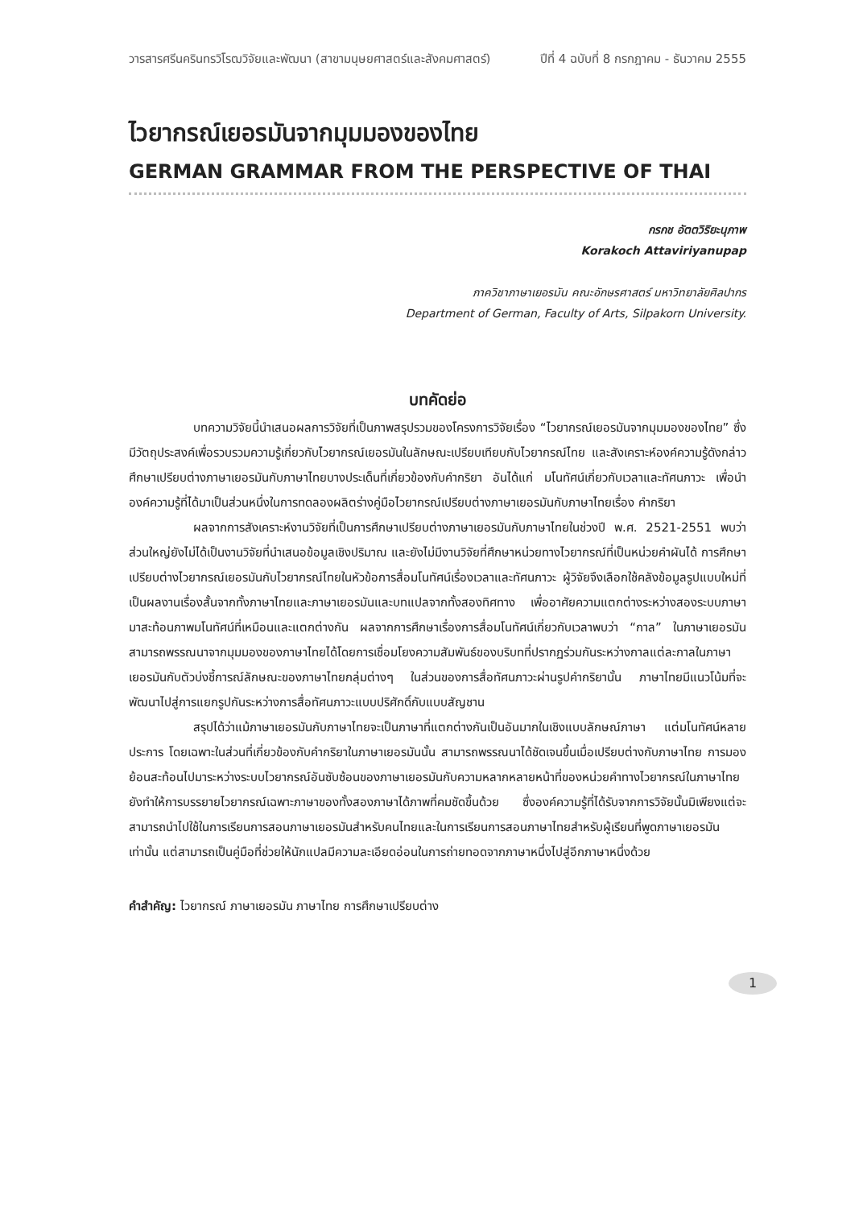วารสารศรีนครินทรวิโรฒวิจัยและพัฒนา (สาขามนุษยศาสตร์และสังคมศาสตร์) ปีที่ 4 ฉบับที่ 8 กรกฎาคม - ธันวาคม 2555
ไวยากรณ์เยอรมันจากมุมมองของไทย
GERMAN GRAMMAR FROM THE PERSPECTIVE OF THAI
กรกช อัตตวิริยะนุภาพ
Korakoch Attaviriyanupap
ภาควิชาภาษาเยอรมัน คณะอักษรศาสตร์ มหาวิทยาลัยศิลปากร
Department of German, Faculty of Arts, Silpakorn University.
บทคัดย่อ
บทความวิจัยนี้นำเสนอผลการวิจัยที่เป็นภาพสรุปรวมของโครงการวิจัยเรื่อง “ไวยากรณ์เยอรมันจากมุมมองของไทย” ซึ่งมีวัตถุประสงค์เพื่อรวบรวมความรู้เกี่ยวกับไวยากรณ์เยอรมันในลักษณะเปรียบเทียบกับไวยากรณ์ไทย และสังเคราะห์องค์ความรู้ดังกล่าว ศึกษาเปรียบต่างภาษาเยอรมันกับภาษาไทยบางประเด็นที่เกี่ยวข้องกับคำกริยา อันได้แก่ มโนทัศน์เกี่ยวกับเวลาและทัศนภาวะ เพื่อนำองค์ความรู้ที่ได้มาเป็นส่วนหนึ่งในการทดลองผลิตร่างคู่มือไวยากรณ์เปรียบต่างภาษาเยอรมันกับภาษาไทยเรื่อง คำกริยา
ผลจากการสังเคราะห์งานวิจัยที่เป็นการศึกษาเปรียบต่างภาษาเยอรมันกับภาษาไทยในช่วงปี พ.ศ. 2521-2551 พบว่า ส่วนใหญ่ยังไม่ได้เป็นงานวิจัยที่นำเสนอข้อมูลเชิงปริมาณ และยังไม่มีงานวิจัยที่ศึกษาหน่วยทางไวยากรณ์ที่เป็นหน่วยคำผันได้ การศึกษาเปรียบต่างไวยากรณ์เยอรมันกับไวยากรณ์ไทยในหัวข้อการสื่อมโนทัศน์เรื่องเวลาและทัศนภาวะ ผู้วิจัยจึงเลือกใช้คลังข้อมูลรูปแบบใหม่ที่เป็นผลงานเรื่องสั้นจากทั้งภาษาไทยและภาษาเยอรมันและบทแปลจากทั้งสองทิศทาง เพื่ออาศัยความแตกต่างระหว่างสองระบบภาษามาสะท้อนภาพมโนทัศน์ที่เหมือนและแตกต่างกัน ผลจากการศึกษาเรื่องการสื่อมโนทัศน์เกี่ยวกับเวลาพบว่า “กาล” ในภาษาเยอรมันสามารถพรรณนาจากมุมมองของภาษาไทยได้โดยการเชื่อมโยงความสัมพันธ์ของบริบทที่ปรากฏร่วมกันระหว่างกาลแต่ละกาลในภาษาเยอรมันกับตัวบ่งชี้การณ์ลักษณะของภาษาไทยกลุ่มต่างๆ ในส่วนของการสื่อทัศนภาวะผ่านรูปคำกริยานั้น ภาษาไทยมีแนวโน้มที่จะพัฒนาไปสู่การแยกรูปกันระหว่างการสื่อทัศนภาวะแบบปริศักดิ์กับแบบสัญชาน
สรุปได้ว่าแม้ภาษาเยอรมันกับภาษาไทยจะเป็นภาษาที่แตกต่างกันเป็นอันมากในเชิงแบบลักษณ์ภาษา แต่มโนทัศน์หลายประการ โดยเฉพาะในส่วนที่เกี่ยวข้องกับคำกริยาในภาษาเยอรมันนั้น สามารถพรรณนาได้ชัดเจนขึ้นเมื่อเปรียบต่างกับภาษาไทย การมองย้อนสะท้อนไปมาระหว่างระบบไวยากรณ์อันซับซ้อนของภาษาเยอรมันกับความหลากหลายหน้าที่ของหน่วยคำทางไวยากรณ์ในภาษาไทยยังทำให้การบรรยายไวยากรณ์เฉพาะภาษาของทั้งสองภาษาได้ภาพที่คมชัดขึ้นด้วย ซึ่งองค์ความรู้ที่ได้รับจากการวิจัยนั้นมิเพียงแต่จะสามารถนำไปใช้ในการเรียนการสอนภาษาเยอรมันสำหรับคนไทยและในการเรียนการสอนภาษาไทยสำหรับผู้เรียนที่พูดภาษาเยอรมันเท่านั้น แต่สามารถเป็นคู่มือที่ช่วยให้นักแปลมีความละเอียดอ่อนในการถ่ายทอดจากภาษาหนึ่งไปสู่อีกภาษาหนึ่งด้วย
คำสำคัญ: ไวยากรณ์ ภาษาเยอรมัน ภาษาไทย การศึกษาเปรียบต่าง
1